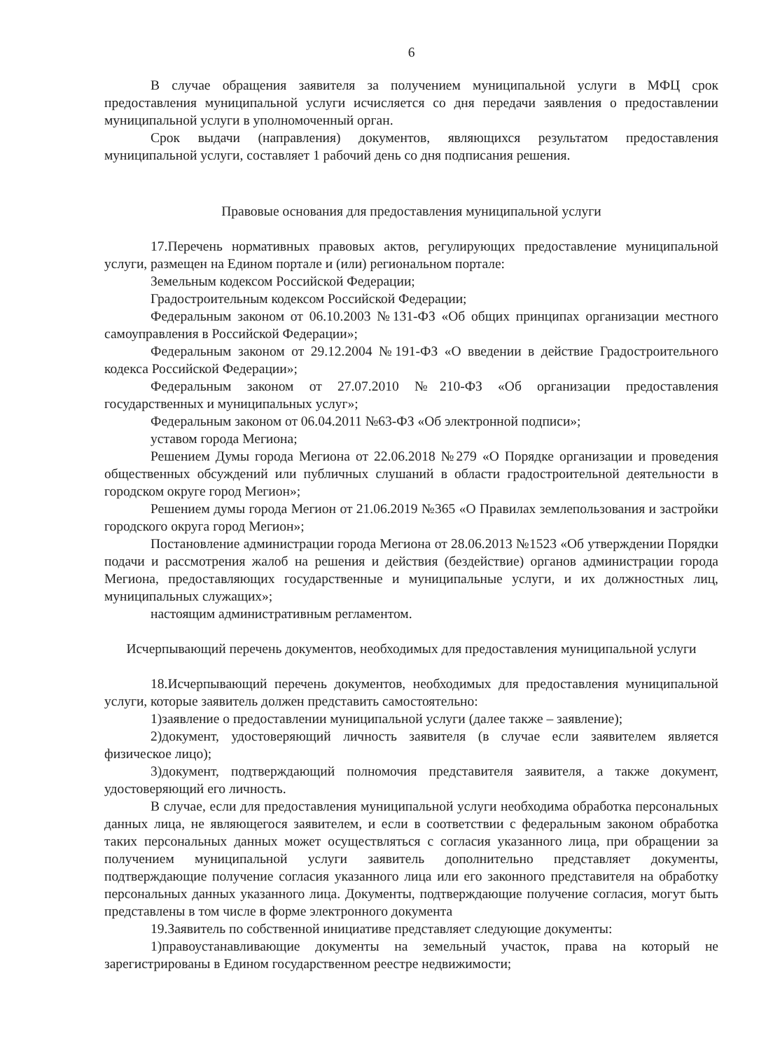6
В случае обращения заявителя за получением муниципальной услуги в МФЦ срок предоставления муниципальной услуги исчисляется со дня передачи заявления о предоставлении муниципальной услуги в уполномоченный орган.
Срок выдачи (направления) документов, являющихся результатом предоставления муниципальной услуги, составляет 1 рабочий день со дня подписания решения.
Правовые основания для предоставления муниципальной услуги
17.Перечень нормативных правовых актов, регулирующих предоставление муниципальной услуги, размещен на Едином портале и (или) региональном портале:
Земельным кодексом Российской Федерации;
Градостроительным кодексом Российской Федерации;
Федеральным законом от 06.10.2003 №131-ФЗ «Об общих принципах организации местного самоуправления в Российской Федерации»;
Федеральным законом от 29.12.2004 №191-ФЗ «О введении в действие Градостроительного кодекса Российской Федерации»;
Федеральным законом от 27.07.2010 №210-ФЗ «Об организации предоставления государственных и муниципальных услуг»;
Федеральным законом от 06.04.2011 №63-ФЗ «Об электронной подписи»;
уставом города Мегиона;
Решением Думы города Мегиона от 22.06.2018 №279 «О Порядке организации и проведения общественных обсуждений или публичных слушаний в области градостроительной деятельности в городском округе город Мегион»;
Решением думы города Мегион от 21.06.2019 №365 «О Правилах землепользования и застройки городского округа город Мегион»;
Постановление администрации города Мегиона от 28.06.2013 №1523 «Об утверждении Порядки подачи и рассмотрения жалоб на решения и действия (бездействие) органов администрации города Мегиона, предоставляющих государственные и муниципальные услуги, и их должностных лиц, муниципальных служащих»;
настоящим административным регламентом.
Исчерпывающий перечень документов, необходимых для предоставления муниципальной услуги
18.Исчерпывающий перечень документов, необходимых для предоставления муниципальной услуги, которые заявитель должен представить самостоятельно:
1)заявление о предоставлении муниципальной услуги (далее также – заявление);
2)документ, удостоверяющий личность заявителя (в случае если заявителем является физическое лицо);
3)документ, подтверждающий полномочия представителя заявителя, а также документ, удостоверяющий его личность.
В случае, если для предоставления муниципальной услуги необходима обработка персональных данных лица, не являющегося заявителем, и если в соответствии с федеральным законом обработка таких персональных данных может осуществляться с согласия указанного лица, при обращении за получением муниципальной услуги заявитель дополнительно представляет документы, подтверждающие получение согласия указанного лица или его законного представителя на обработку персональных данных указанного лица. Документы, подтверждающие получение согласия, могут быть представлены в том числе в форме электронного документа
19.Заявитель по собственной инициативе представляет следующие документы:
1)правоустанавливающие документы на земельный участок, права на который не зарегистрированы в Едином государственном реестре недвижимости;